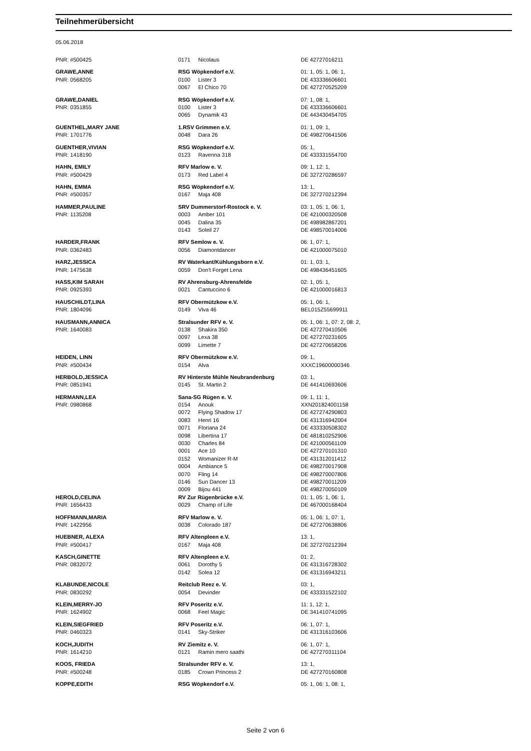Teilnehmerübersicht
05.06.2018
| PNR: #500425 | 0171 | Nicolaus | DE 42727016211 |
| GRAWE,ANNE | RSG Wöpkendorf e.V. | | 01: 1, 05: 1, 06: 1, |
| PNR: 0568205 | 0100 | Lister 3 | DE 433336606601 |
| | 0067 | El Chico 70 | DE 427270525209 |
| GRAWE,DANIEL | RSG Wöpkendorf e.V. | | 07: 1, 08: 1, |
| PNR: 0351855 | 0100 | Lister 3 | DE 433336606601 |
| | 0065 | Dynamik 43 | DE 443430454705 |
| GUENTHEL,MARY JANE | 1.RSV Grimmen e.V. | | 01: 1, 09: 1, |
| PNR: 1701776 | 0048 | Dara 26 | DE 498270641506 |
| GUENTHER,VIVIAN | RSG Wöpkendorf e.V. | | 05: 1, |
| PNR: 1418190 | 0123 | Ravenna 318 | DE 433331554700 |
| HAHN, EMILY | RFV Marlow e. V. | | 09: 1, 12: 1, |
| PNR: #500429 | 0173 | Red Label 4 | DE 327270286597 |
| HAHN, EMMA | RSG Wöpkendorf e.V. | | 13: 1, |
| PNR: #500357 | 0167 | Maja 408 | DE 327270212394 |
| HAMMER,PAULINE | SRV Dummerstorf-Rostock e. V. | | 03: 1, 05: 1, 06: 1, |
| PNR: 1135208 | 0003 | Amber 101 | DE 421000320508 |
| | 0045 | Dalina 35 | DE 498982867201 |
| | 0143 | Soleil 27 | DE 498570014006 |
| HARDER,FRANK | RFV Semlow e. V. | | 06: 1, 07: 1, |
| PNR: 0362483 | 0056 | Diamontdancer | DE 421000075010 |
| HARZ,JESSICA | RV Waterkant/Kühlungsborn e.V. | | 01: 1, 03: 1, |
| PNR: 1475638 | 0059 | Don't Forget Lena | DE 498436451605 |
| HASS,KIM SARAH | RV Ahrensburg-Ahrensfelde | | 02: 1, 05: 1, |
| PNR: 0925393 | 0021 | Cantuccino 6 | DE 421000016813 |
| HAUSCHILDT,LINA | RFV Obermützkow e.V. | | 05: 1, 06: 1, |
| PNR: 1804096 | 0149 | Viva 46 | BEL015Z55699911 |
| HAUSMANN,ANNICA | Stralsunder RFV e. V. | | 05: 1, 06: 1, 07: 2, 08: 2, |
| PNR: 1640083 | 0138 | Shakira 350 | DE 427270410506 |
| | 0097 | Lexa 38 | DE 427270231605 |
| | 0099 | Limette 7 | DE 427270658206 |
| HEIDEN, LINN | RFV Obermützkow e.V. | | 09: 1, |
| PNR: #500434 | 0154 | Alva | XXXC19600000346 |
| HERBOLD,JESSICA | RV Hinterste Mühle Neubrandenburg | | 03: 1, |
| PNR: 0851941 | 0145 | St. Martin 2 | DE 441410693606 |
| HERMANN,LEA | Sana-SG Rügen e. V. | | 09: 1, 11: 1, |
| PNR: 0980868 | 0154 | Anouk | XXN201824001158 |
| | 0072 | Flying Shadow 17 | DE 427274290803 |
| | 0083 | Henri 16 | DE 431316942004 |
| | 0071 | Floriana 24 | DE 433330508302 |
| | 0098 | Libertina 17 | DE 481810252906 |
| | 0030 | Charles 84 | DE 421000561109 |
| | 0001 | Ace 10 | DE 427270101310 |
| | 0152 | Womanizer R-M | DE 431312011412 |
| | 0004 | Ambiance 5 | DE 498270017908 |
| | 0070 | Fling 14 | DE 498270007806 |
| | 0146 | Sun Dancer 13 | DE 498270011209 |
| | 0009 | Bijou 441 | DE 498270050109 |
| HEROLD,CELINA | RV Zur Rügenbrücke e.V. | | 01: 1, 05: 1, 06: 1, |
| PNR: 1656433 | 0029 | Champ of Life | DE 467000168404 |
| HOFFMANN,MARIA | RFV Marlow e. V. | | 05: 1, 06: 1, 07: 1, |
| PNR: 1422956 | 0038 | Colorado 187 | DE 427270638806 |
| HUEBNER, ALEXA | RFV Altenpleen e.V. | | 13: 1, |
| PNR: #500417 | 0167 | Maja 408 | DE 327270212394 |
| KASCH,GINETTE | RFV Altenpleen e.V. | | 01: 2, |
| PNR: 0832072 | 0061 | Dorothy 5 | DE 431316728302 |
| | 0142 | Solea 12 | DE 431316943211 |
| KLABUNDE,NICOLE | Reitclub Reez e. V. | | 03: 1, |
| PNR: 0830292 | 0054 | Devinder | DE 433331522102 |
| KLEIN,MERRY-JO | RFV Poseritz e.V. | | 11: 1, 12: 1, |
| PNR: 1624902 | 0068 | Feel Magic | DE 341410741095 |
| KLEIN,SIEGFRIED | RFV Poseritz e.V. | | 06: 1, 07: 1, |
| PNR: 0460323 | 0141 | Sky-Striker | DE 431316103606 |
| KOCH,JUDITH | RV Ziemitz e. V. | | 06: 1, 07: 1, |
| PNR: 1614210 | 0121 | Ramin mero saathi | DE 427270311104 |
| KOOS, FRIEDA | Stralsunder RFV e. V. | | 13: 1, |
| PNR: #500248 | 0185 | Crown Princess 2 | DE 427270160808 |
| KOPPE,EDITH | RSG Wöpkendorf e.V. | | 05: 1, 06: 1, 08: 1, |
Seite 2 von 6